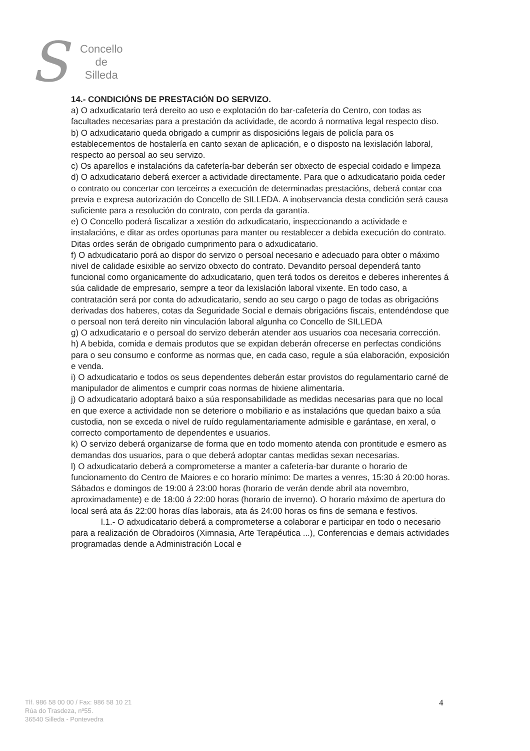S
Concello
de
Silleda
14.- CONDICIÓNS DE PRESTACIÓN DO SERVIZO.
a) O adxudicatario terá dereito ao uso e explotación do bar-cafetería do Centro, con todas as facultades necesarias para a prestación da actividade, de acordo á normativa legal respecto diso.
b) O adxudicatario queda obrigado a cumprir as disposicións legais de policía para os establecementos de hostalería en canto sexan de aplicación, e o disposto na lexislación laboral, respecto ao persoal ao seu servizo.
c) Os aparellos e instalacións da cafetería-bar deberán ser obxecto de especial coidado e limpeza
d) O adxudicatario deberá exercer a actividade directamente. Para que o adxudicatario poida ceder o contrato ou concertar con terceiros a execución de determinadas prestacións, deberá contar coa previa e expresa autorización do Concello de SILLEDA. A inobservancia desta condición será causa suficiente para a resolución do contrato, con perda da garantía.
e) O Concello poderá fiscalizar a xestión do adxudicatario, inspeccionando a actividade e instalacións, e ditar as ordes oportunas para manter ou restablecer a debida execución do contrato. Ditas ordes serán de obrigado cumprimento para o adxudicatario.
f) O adxudicatario porá ao dispor do servizo o persoal necesario e adecuado para obter o máximo nivel de calidade esixible ao servizo obxecto do contrato. Devandito persoal dependerá tanto funcional como organicamente do adxudicatario, quen terá todos os dereitos e deberes inherentes á súa calidade de empresario, sempre a teor da lexislación laboral vixente. En todo caso, a contratación será por conta do adxudicatario, sendo ao seu cargo o pago de todas as obrigacións derivadas dos haberes, cotas da Seguridade Social e demais obrigacións fiscais, entendéndose que o persoal non terá dereito nin vinculación laboral algunha co Concello de SILLEDA
g) O adxudicatario e o persoal do servizo deberán atender aos usuarios coa necesaria corrección.
h) A bebida, comida e demais produtos que se expidan deberán ofrecerse en perfectas condicións para o seu consumo e conforme as normas que, en cada caso, regule a súa elaboración, exposición e venda.
i) O adxudicatario e todos os seus dependentes deberán estar provistos do regulamentario carné de manipulador de alimentos e cumprir coas normas de hixiene alimentaria.
j) O adxudicatario adoptará baixo a súa responsabilidade as medidas necesarias para que no local en que exerce a actividade non se deteriore o mobiliario e as instalacións que quedan baixo a súa custodia, non se exceda o nivel de ruído regulamentariamente admisible e garántase, en xeral, o correcto comportamento de dependentes e usuarios.
k) O servizo deberá organizarse de forma que en todo momento atenda con prontitude e esmero as demandas dos usuarios, para o que deberá adoptar cantas medidas sexan necesarias.
l) O adxudicatario deberá a comprometerse a manter a cafetería-bar durante o horario de funcionamento do Centro de Maiores e co horario mínimo: De martes a venres, 15:30 á 20:00 horas. Sábados e domingos de 19:00 á 23:00 horas (horario de verán dende abril ata novembro, aproximadamente) e de 18:00 á 22:00 horas (horario de inverno). O horario máximo de apertura do local será ata ás 22:00 horas días laborais, ata ás 24:00 horas os fins de semana e festivos.
l.1.- O adxudicatario deberá a comprometerse a colaborar e participar en todo o necesario para a realización de Obradoiros (Ximnasia, Arte Terapéutica ...), Conferencias e demais actividades programadas dende a Administración Local e
Tlf. 986 58 00 00 / Fax: 986 58 10 21
Rúa do Trasdeza, nº55.
36540 Silleda - Pontevedra
4